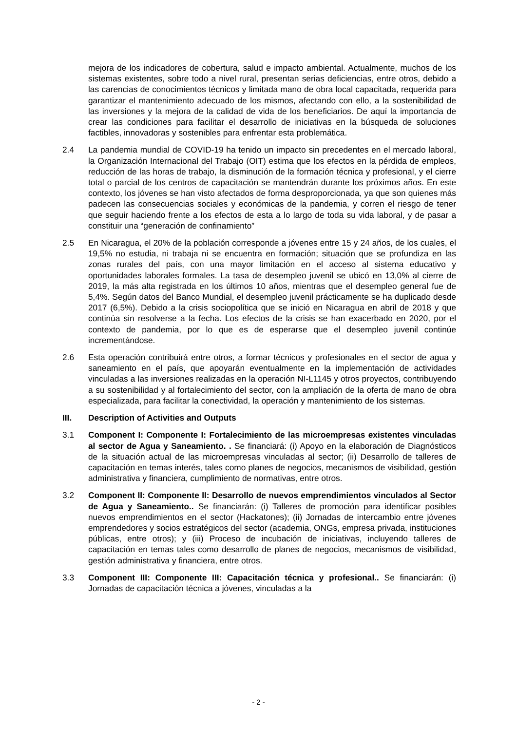mejora de los indicadores de cobertura, salud e impacto ambiental. Actualmente, muchos de los sistemas existentes, sobre todo a nivel rural, presentan serias deficiencias, entre otros, debido a las carencias de conocimientos técnicos y limitada mano de obra local capacitada, requerida para garantizar el mantenimiento adecuado de los mismos, afectando con ello, a la sostenibilidad de las inversiones y la mejora de la calidad de vida de los beneficiarios. De aquí la importancia de crear las condiciones para facilitar el desarrollo de iniciativas en la búsqueda de soluciones factibles, innovadoras y sostenibles para enfrentar esta problemática.
2.4 La pandemia mundial de COVID-19 ha tenido un impacto sin precedentes en el mercado laboral, la Organización Internacional del Trabajo (OIT) estima que los efectos en la pérdida de empleos, reducción de las horas de trabajo, la disminución de la formación técnica y profesional, y el cierre total o parcial de los centros de capacitación se mantendrán durante los próximos años. En este contexto, los jóvenes se han visto afectados de forma desproporcionada, ya que son quienes más padecen las consecuencias sociales y económicas de la pandemia, y corren el riesgo de tener que seguir haciendo frente a los efectos de esta a lo largo de toda su vida laboral, y de pasar a constituir una “generación de confinamiento”
2.5 En Nicaragua, el 20% de la población corresponde a jóvenes entre 15 y 24 años, de los cuales, el 19,5% no estudia, ni trabaja ni se encuentra en formación; situación que se profundiza en las zonas rurales del país, con una mayor limitación en el acceso al sistema educativo y oportunidades laborales formales. La tasa de desempleo juvenil se ubicó en 13,0% al cierre de 2019, la más alta registrada en los últimos 10 años, mientras que el desempleo general fue de 5,4%. Según datos del Banco Mundial, el desempleo juvenil prácticamente se ha duplicado desde 2017 (6,5%). Debido a la crisis sociopolítica que se inició en Nicaragua en abril de 2018 y que continúa sin resolverse a la fecha. Los efectos de la crisis se han exacerbado en 2020, por el contexto de pandemia, por lo que es de esperarse que el desempleo juvenil continúe incrementándose.
2.6 Esta operación contribuirá entre otros, a formar técnicos y profesionales en el sector de agua y saneamiento en el país, que apoyarán eventualmente en la implementación de actividades vinculadas a las inversiones realizadas en la operación NI-L1145 y otros proyectos, contribuyendo a su sostenibilidad y al fortalecimiento del sector, con la ampliación de la oferta de mano de obra especializada, para facilitar la conectividad, la operación y mantenimiento de los sistemas.
III. Description of Activities and Outputs
3.1 Component I: Componente I: Fortalecimiento de las microempresas existentes vinculadas al sector de Agua y Saneamiento. . Se financiará: (i) Apoyo en la elaboración de Diagnósticos de la situación actual de las microempresas vinculadas al sector; (ii) Desarrollo de talleres de capacitación en temas interés, tales como planes de negocios, mecanismos de visibilidad, gestión administrativa y financiera, cumplimiento de normativas, entre otros.
3.2 Component II: Componente II: Desarrollo de nuevos emprendimientos vinculados al Sector de Agua y Saneamiento.. Se financiarán: (i) Talleres de promoción para identificar posibles nuevos emprendimientos en el sector (Hackatones); (ii) Jornadas de intercambio entre jóvenes emprendedores y socios estratégicos del sector (academia, ONGs, empresa privada, instituciones públicas, entre otros); y (iii) Proceso de incubación de iniciativas, incluyendo talleres de capacitación en temas tales como desarrollo de planes de negocios, mecanismos de visibilidad, gestión administrativa y financiera, entre otros.
3.3 Component III: Componente III: Capacitación técnica y profesional.. Se financiarán: (i) Jornadas de capacitación técnica a jóvenes, vinculadas a la
- 2 -